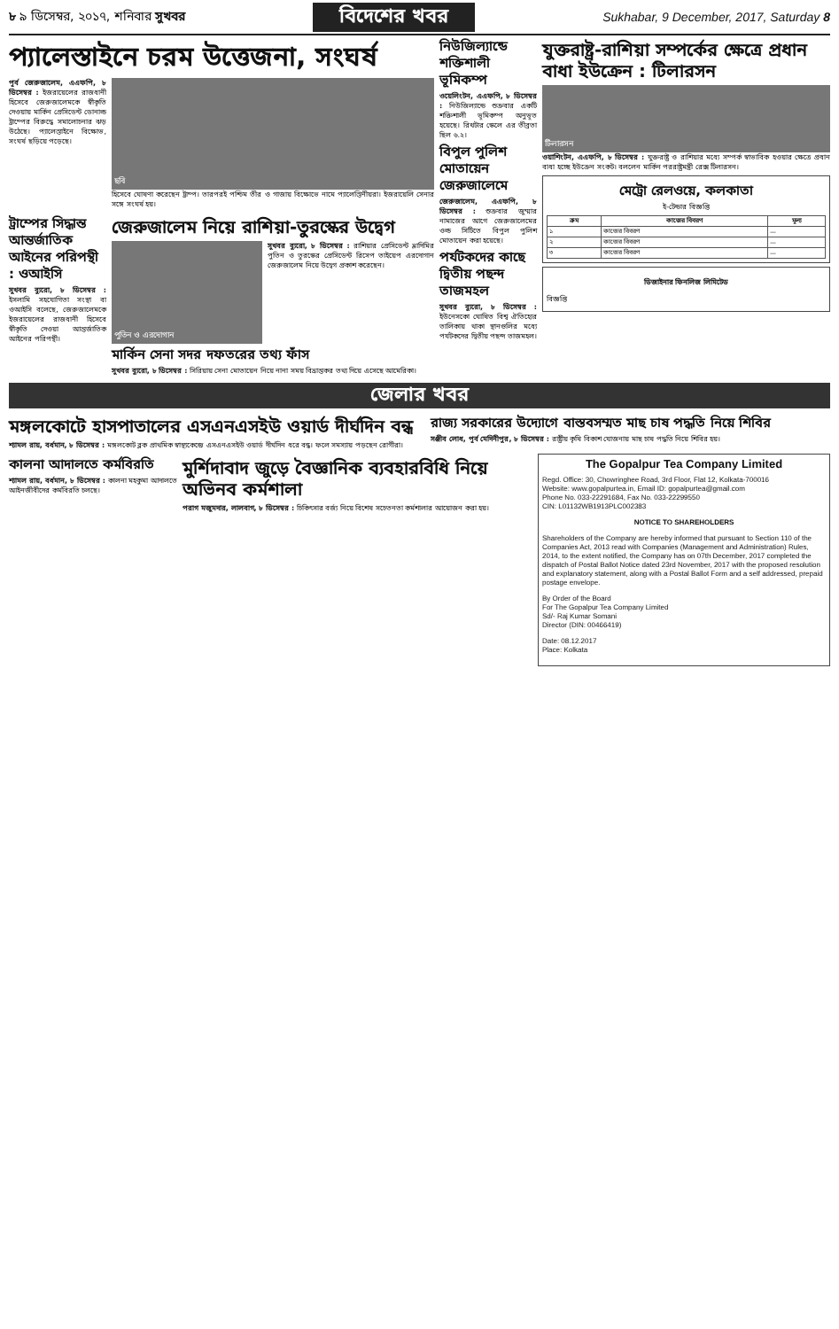৮ ৯ ডিসেম্বর, ২০১৭, শনিবার সুখবর বিদেশের খবর Sukhabar, 9 December, 2017, Saturday 8
প্যালেস্তাইনে চরম উত্তেজনা, সংঘর্ষ
পূর্ব জেরুজালেম, এএফপি, ৮ ডিসেম্বর : ইজরায়েলের রাজধানী হিসেবে জেরুজালেমকে স্বীকৃতি দেওয়ায় মার্কিন প্রেসিডেন্ট ডোনাল্ড ট্রাম্পের বিরুদ্ধে সমালোচনার ঝড় উঠেছে। প্যালেস্তাইনে বিক্ষোভ, সংঘর্ষ ছড়িয়ে পড়েছে।
ছবি
হিসেবে ঘোষণা করেছেন ট্রাম্প। তারপরই পশ্চিম তীর ও গাজায় বিক্ষোভে নামে প্যালেস্তিনীয়রা। ইজরায়েলি সেনার সঙ্গে সংঘর্ষ হয়।
ট্রাম্পের সিদ্ধান্ত আন্তর্জাতিক আইনের পরিপন্থী : ওআইসি
সুখবর ব্যুরো, ৮ ডিসেম্বর : ইসলামি সহযোগিতা সংস্থা বা ওআইসি বলেছে, জেরুজালেমকে ইজরায়েলের রাজধানী হিসেবে স্বীকৃতি দেওয়া আন্তর্জাতিক আইনের পরিপন্থী।
জেরুজালেম নিয়ে রাশিয়া-তুরস্কের উদ্বেগ
পুতিন ও এরদোগান
সুখবর ব্যুরো, ৮ ডিসেম্বর : রাশিয়ার প্রেসিডেন্ট ভ্লাদিমির পুতিন ও তুরস্কের প্রেসিডেন্ট রিসেপ তাইয়েপ এরদোগান জেরুজালেম নিয়ে উদ্বেগ প্রকাশ করেছেন।
মার্কিন সেনা সদর দফতরের তথ্য ফাঁস
সুখবর ব্যুরো, ৮ ডিসেম্বর : সিরিয়ায় সেনা মোতায়েন নিয়ে নানা সময় বিভ্রান্তকর তথ্য দিয়ে এসেছে আমেরিকা।
নিউজিল্যান্ডে শক্তিশালী ভূমিকম্প
ওয়েলিংটন, এএফপি, ৮ ডিসেম্বর : নিউজিল্যান্ডে শুক্রবার একটি শক্তিশালী ভূমিকম্প অনুভূত হয়েছে। রিখটার স্কেলে এর তীব্রতা ছিল ৬.২।
বিপুল পুলিশ মোতায়েন জেরুজালেমে
জেরুজালেম, এএফপি, ৮ ডিসেম্বর : শুক্রবার জুম্মার নামাজের আগে জেরুজালেমের ওল্ড সিটিতে বিপুল পুলিশ মোতায়েন করা হয়েছে।
পর্যটকদের কাছে দ্বিতীয় পছন্দ তাজমহল
সুখবর ব্যুরো, ৮ ডিসেম্বর : ইউনেসকো ঘোষিত বিশ্ব ঐতিহ্যের তালিকায় থাকা স্থানগুলির মধ্যে পর্যটকদের দ্বিতীয় পছন্দ তাজমহল।
যুক্তরাষ্ট্র-রাশিয়া সম্পর্কের ক্ষেত্রে প্রধান বাধা ইউক্রেন : টিলারসন
টিলারসন
ওয়াশিংটন, এএফপি, ৮ ডিসেম্বর : যুক্তরাষ্ট্র ও রাশিয়ার মধ্যে সম্পর্ক স্বাভাবিক হওয়ার ক্ষেত্রে প্রধান বাধা হচ্ছে ইউক্রেন সংকট। বললেন মার্কিন পররাষ্ট্রমন্ত্রী রেক্স টিলারসন।
মেট্রো রেলওয়ে, কলকাতা
ই-টেন্ডার বিজ্ঞপ্তি
| ক্রম | কাজের বিবরণ | মূল্য |
| --- | --- | --- |
| ১ | কাজের বিবরণ | — |
| ২ | কাজের বিবরণ | — |
| ৩ | কাজের বিবরণ | — |
ডিজাইনার ফিনলিজ লিমিটেড
বিজ্ঞপ্তি
জেলার খবর
মঙ্গলকোটে হাসপাতালের এসএনএসইউ ওয়ার্ড দীর্ঘদিন বন্ধ
শ্যামল রায়, বর্ধমান, ৮ ডিসেম্বর : মঙ্গলকোট ব্লক প্রাথমিক স্বাস্থ্যকেন্দ্রে এসএনএসইউ ওয়ার্ড দীর্ঘদিন ধরে বন্ধ। ফলে সমস্যায় পড়ছেন রোগীরা।
রাজ্য সরকারের উদ্যোগে বাস্তবসম্মত মাছ চাষ পদ্ধতি নিয়ে শিবির
সঞ্জীব লোধ, পূর্ব মেদিনীপুর, ৮ ডিসেম্বর : রাষ্ট্রীয় কৃষি বিকাশ যোজনায় মাছ চাষ পদ্ধতি নিয়ে শিবির হয়।
কালনা আদালতে কর্মবিরতি
শ্যামল রায়, বর্ধমান, ৮ ডিসেম্বর : কালনা মহকুমা আদালতে আইনজীবীদের কর্মবিরতি চলছে।
মুর্শিদাবাদ জুড়ে বৈজ্ঞানিক ব্যবহারবিধি নিয়ে অভিনব কর্মশালা
পরাগ মজুমদার, লালবাগ, ৮ ডিসেম্বর : চিকিৎসার বর্জ্য নিয়ে বিশেষ সচেতনতা কর্মশালার আয়োজন করা হয়।
The Gopalpur Tea Company Limited
Regd. Office: 30, Chowringhee Road, 3rd Floor, Flat 12, Kolkata-700016
Website: www.gopalpurtea.in, Email ID: gopalpurtea@gmail.com
Phone No. 033-22291684, Fax No. 033-22299550
CIN: L01132WB1913PLC002383
NOTICE TO SHAREHOLDERS
Shareholders of the Company are hereby informed that pursuant to Section 110 of the Companies Act, 2013 read with Companies (Management and Administration) Rules, 2014, to the extent notified, the Company has on 07th December, 2017 completed the dispatch of Postal Ballot Notice dated 23rd November, 2017 with the proposed resolution and explanatory statement, along with a Postal Ballot Form and a self addressed, prepaid postage envelope.
By Order of the Board
For The Gopalpur Tea Company Limited
Sd/- Raj Kumar Somani
Director (DIN: 00466419)
Date: 08.12.2017
Place: Kolkata